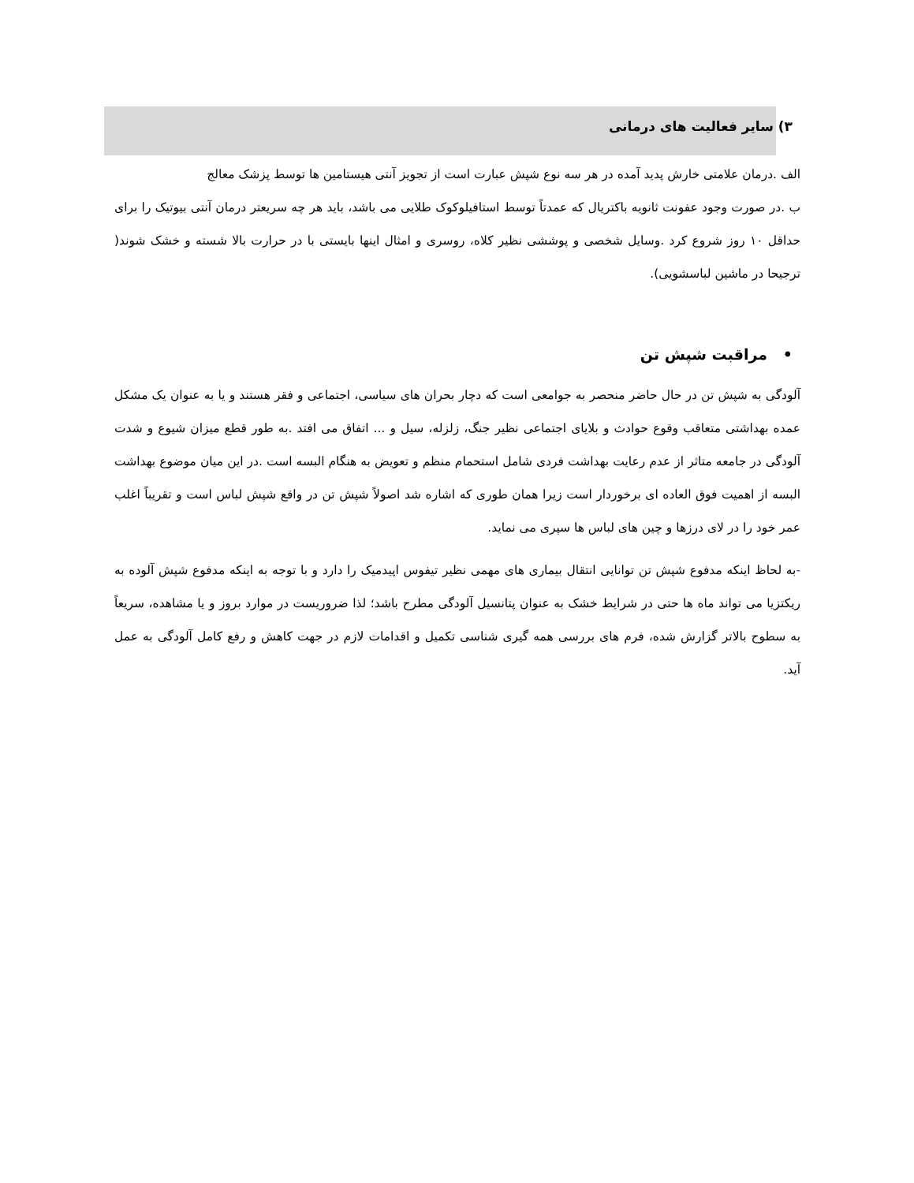۳) سایر فعالیت های درمانی
الف .درمان علامتی خارش پدید آمده در هر سه نوع شپش عبارت است از تجویز آنتی هیستامین ها توسط پزشک معالج
ب .در صورت وجود عفونت ثانویه باکتریال که عمدتاً توسط استافیلوکوک طلایی می باشد، باید هر چه سریعتر درمان آنتی بیوتیک را برای حداقل ۱۰ روز شروع کرد .وسایل شخصی و پوششی نظیر کلاه، روسری و امثال اینها بایستی با در حرارت بالا شسته و خشک شوند( ترجیحا در ماشین لباسشویی).
• مراقبت شپش تن
آلودگی به شپش تن در حال حاضر منحصر به جوامعی است که دچار بحران های سیاسی، اجتماعی و فقر هستند و یا به عنوان یک مشکل عمده بهداشتی متعاقب وقوع حوادث و بلایای اجتماعی نظیر جنگ، زلزله، سیل و ... اتفاق می افتد .به طور قطع میزان شیوع و شدت آلودگی در جامعه متاثر از عدم رعایت بهداشت فردی شامل استحمام منظم و تعویض به هنگام البسه است .در این میان موضوع بهداشت البسه از اهمیت فوق العاده ای برخوردار است زیرا همان طوری که اشاره شد اصولاً شپش تن در واقع شپش لباس است و تقریباً اغلب عمر خود را در لای درزها و چین های لباس ها سپری می نماید.
-به لحاظ اینکه مدفوع شپش تن توانایی انتقال بیماری های مهمی نظیر تیفوس اپیدمیک را دارد و با توجه به اینکه مدفوع شپش آلوده به ریکتزیا می تواند ماه ها حتی در شرایط خشک به عنوان پتانسیل آلودگی مطرح باشد؛ لذا ضروریست در موارد بروز و یا مشاهده، سریعاً به سطوح بالاتر گزارش شده، فرم های بررسی همه گیری شناسی تکمیل و اقدامات لازم در جهت کاهش و رفع کامل آلودگی به عمل آید.